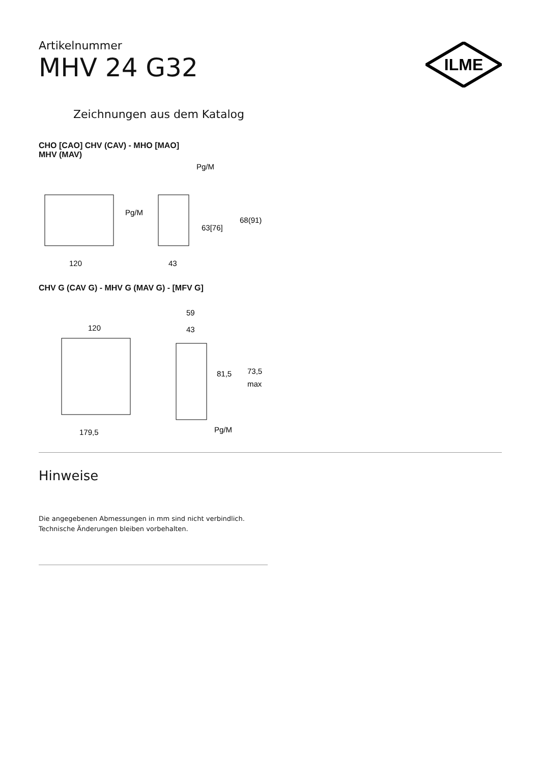ILME
Artikelnummer
MHV 24 G32
Zeichnungen aus dem Katalog
CHO [CAO] CHV (CAV) - MHO [MAO]
MHV (MAV)
Pg/M
Pg/M
63[76]
68(91)
120
43
CHV G (CAV G) - MHV G (MAV G) - [MFV G]
120
59
43
81,5
73,5
max
179,5
Pg/M
Hinweise
Die angegebenen Abmessungen in mm sind nicht verbindlich.
Technische Änderungen bleiben vorbehalten.